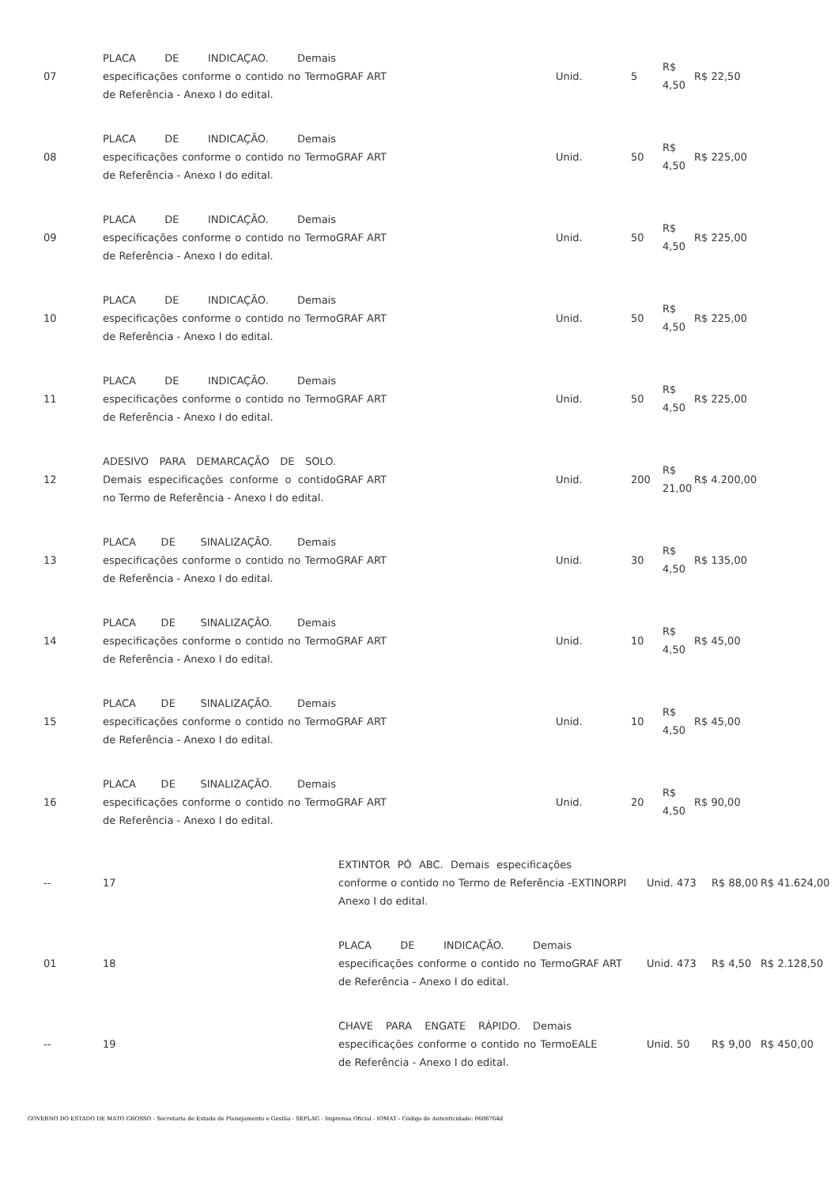| 07 | PLACA DE INDICAÇAO. Demais especificações conforme o contido no Termo de Referência - Anexo I do edital. | GRAF ART | Unid. | 5 | R$ 4,50 | R$ 22,50 |
| 08 | PLACA DE INDICAÇÃO. Demais especificações conforme o contido no Termo de Referência - Anexo I do edital. | GRAF ART | Unid. | 50 | R$ 4,50 | R$ 225,00 |
| 09 | PLACA DE INDICAÇÃO. Demais especificações conforme o contido no Termo de Referência - Anexo I do edital. | GRAF ART | Unid. | 50 | R$ 4,50 | R$ 225,00 |
| 10 | PLACA DE INDICAÇÃO. Demais especificações conforme o contido no Termo de Referência - Anexo I do edital. | GRAF ART | Unid. | 50 | R$ 4,50 | R$ 225,00 |
| 11 | PLACA DE INDICAÇÃO. Demais especificações conforme o contido no Termo de Referência - Anexo I do edital. | GRAF ART | Unid. | 50 | R$ 4,50 | R$ 225,00 |
| 12 | ADESIVO PARA DEMARCAÇÃO DE SOLO. Demais especificações conforme o contido no Termo de Referência - Anexo I do edital. | GRAF ART | Unid. | 200 | R$ 21,00 | R$ 4.200,00 |
| 13 | PLACA DE SINALIZAÇÃO. Demais especificações conforme o contido no Termo de Referência - Anexo I do edital. | GRAF ART | Unid. | 30 | R$ 4,50 | R$ 135,00 |
| 14 | PLACA DE SINALIZAÇÃO. Demais especificações conforme o contido no Termo de Referência - Anexo I do edital. | GRAF ART | Unid. | 10 | R$ 4,50 | R$ 45,00 |
| 15 | PLACA DE SINALIZAÇÃO. Demais especificações conforme o contido no Termo de Referência - Anexo I do edital. | GRAF ART | Unid. | 10 | R$ 4,50 | R$ 45,00 |
| 16 | PLACA DE SINALIZAÇÃO. Demais especificações conforme o contido no Termo de Referência - Anexo I do edital. | GRAF ART | Unid. | 20 | R$ 4,50 | R$ 90,00 |
| -- | 17 | EXTINTOR PÓ ABC. Demais especificações conforme o contido no Termo de Referência - Anexo I do edital. | EXTINORPI | Unid. 473 | R$ 88,00 | R$ 41.624,00 |
| 01 | 18 | PLACA DE INDICAÇÃO. Demais especificações conforme o contido no Termo de Referência - Anexo I do edital. | GRAF ART | Unid. 473 | R$ 4,50 | R$ 2.128,50 |
| -- | 19 | CHAVE PARA ENGATE RÁPIDO. Demais especificações conforme o contido no Termo de Referência - Anexo I do edital. | EALE | Unid. 50 | R$ 9,00 | R$ 450,00 |
GOVERNO DO ESTADO DE MATO GROSSO - Secretaria de Estado de Planejamento e Gestão - SEPLAG - Imprensa Oficial - IOMAT - Código de Autenticidade: 0606764d